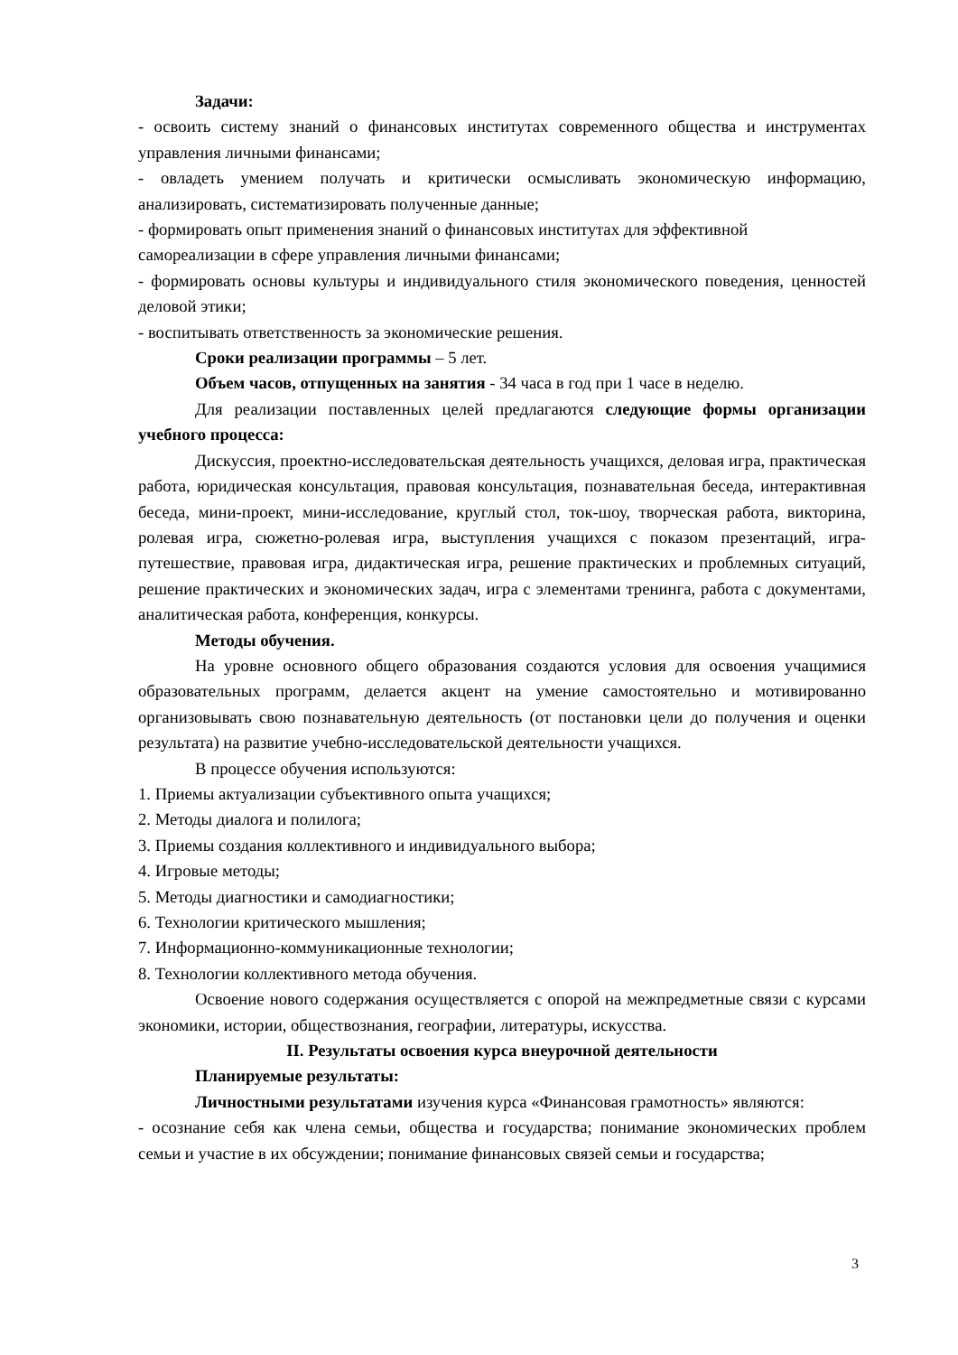Задачи:
- освоить систему знаний о финансовых институтах современного общества и инструментах управления личными финансами;
- овладеть умением получать и критически осмысливать экономическую информацию, анализировать, систематизировать полученные данные;
- формировать опыт применения знаний о финансовых институтах для эффективной самореализации в сфере управления личными финансами;
- формировать основы культуры и индивидуального стиля экономического поведения, ценностей деловой этики;
- воспитывать ответственность за экономические решения.
Сроки реализации программы – 5 лет.
Объем часов, отпущенных на занятия - 34 часа в год при 1 часе в неделю.
Для реализации поставленных целей предлагаются следующие формы организации учебного процесса:
Дискуссия, проектно-исследовательская деятельность учащихся, деловая игра, практическая работа, юридическая консультация, правовая консультация, познавательная беседа, интерактивная беседа, мини-проект, мини-исследование, круглый стол, ток-шоу, творческая работа, викторина, ролевая игра, сюжетно-ролевая игра, выступления учащихся с показом презентаций, игра-путешествие, правовая игра, дидактическая игра, решение практических и проблемных ситуаций, решение практических и экономических задач, игра с элементами тренинга, работа с документами, аналитическая работа, конференция, конкурсы.
Методы обучения.
На уровне основного общего образования создаются условия для освоения учащимися образовательных программ, делается акцент на умение самостоятельно и мотивированно организовывать свою познавательную деятельность (от постановки цели до получения и оценки результата) на развитие учебно-исследовательской деятельности учащихся.
В процессе обучения используются:
1. Приемы актуализации субъективного опыта учащихся;
2. Методы диалога и полилога;
3. Приемы создания коллективного и индивидуального выбора;
4. Игровые методы;
5. Методы диагностики и самодиагностики;
6. Технологии критического мышления;
7. Информационно-коммуникационные технологии;
8. Технологии коллективного метода обучения.
Освоение нового содержания осуществляется с опорой на межпредметные связи с курсами экономики, истории, обществознания, географии, литературы, искусства.
II. Результаты освоения курса внеурочной деятельности
Планируемые результаты:
Личностными результатами изучения курса «Финансовая грамотность» являются:
- осознание себя как члена семьи, общества и государства; понимание экономических проблем семьи и участие в их обсуждении; понимание финансовых связей семьи и государства;
3